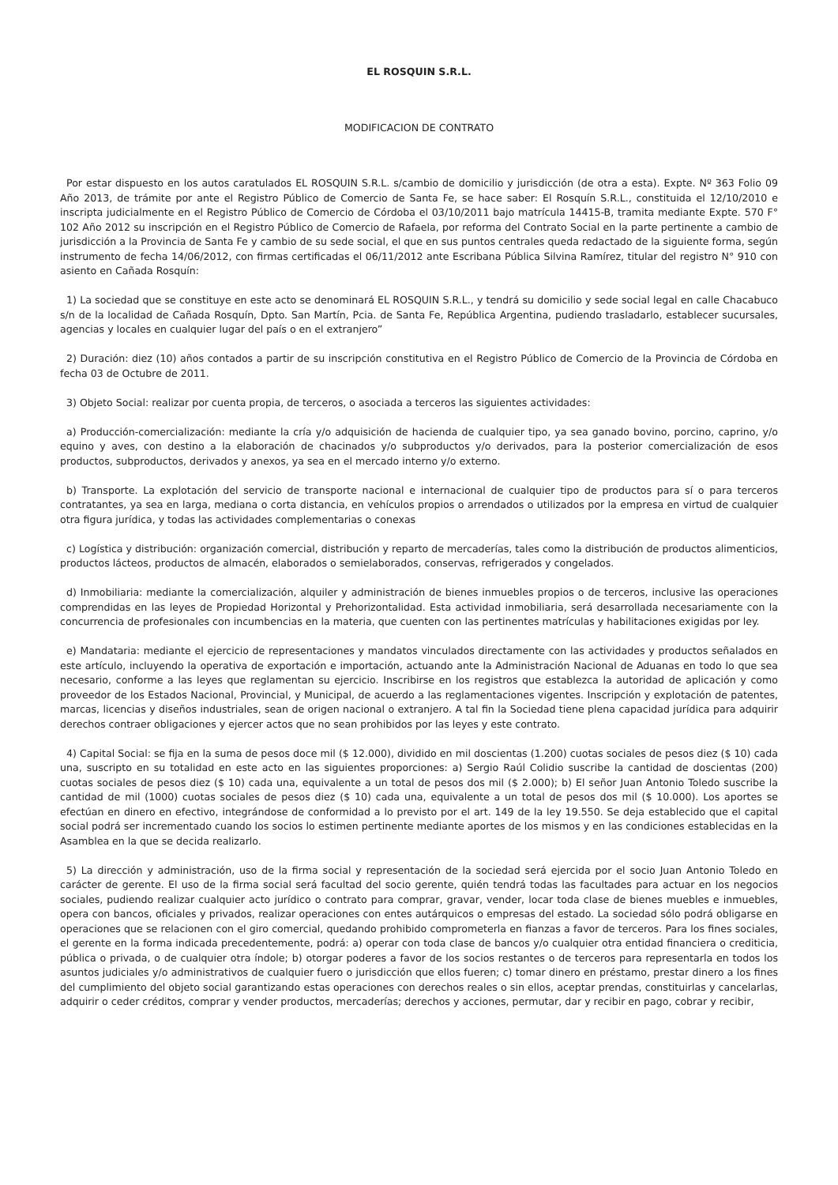EL ROSQUIN S.R.L.
MODIFICACION DE CONTRATO
Por estar dispuesto en los autos caratulados EL ROSQUIN S.R.L. s/cambio de domicilio y jurisdicción (de otra a esta). Expte. Nº 363 Folio 09 Año 2013, de trámite por ante el Registro Público de Comercio de Santa Fe, se hace saber: El Rosquín S.R.L., constituida el 12/10/2010 e inscripta judicialmente en el Registro Público de Comercio de Córdoba el 03/10/2011 bajo matrícula 14415-B, tramita mediante Expte. 570 F° 102 Año 2012 su inscripción en el Registro Público de Comercio de Rafaela, por reforma del Contrato Social en la parte pertinente a cambio de jurisdicción a la Provincia de Santa Fe y cambio de su sede social, el que en sus puntos centrales queda redactado de la siguiente forma, según instrumento de fecha 14/06/2012, con firmas certificadas el 06/11/2012 ante Escribana Pública Silvina Ramírez, titular del registro N° 910 con asiento en Cañada Rosquín:
1) La sociedad que se constituye en este acto se denominará EL ROSQUIN S.R.L., y tendrá su domicilio y sede social legal en calle Chacabuco s/n de la localidad de Cañada Rosquín, Dpto. San Martín, Pcia. de Santa Fe, República Argentina, pudiendo trasladarlo, establecer sucursales, agencias y locales en cualquier lugar del país o en el extranjero”
2) Duración: diez (10) años contados a partir de su inscripción constitutiva en el Registro Público de Comercio de la Provincia de Córdoba en fecha 03 de Octubre de 2011.
3) Objeto Social: realizar por cuenta propia, de terceros, o asociada a terceros las siguientes actividades:
a) Producción-comercialización: mediante la cría y/o adquisición de hacienda de cualquier tipo, ya sea ganado bovino, porcino, caprino, y/o equino y aves, con destino a la elaboración de chacinados y/o subproductos y/o derivados, para la posterior comercialización de esos productos, subproductos, derivados y anexos, ya sea en el mercado interno y/o externo.
b) Transporte. La explotación del servicio de transporte nacional e internacional de cualquier tipo de productos para sí o para terceros contratantes, ya sea en larga, mediana o corta distancia, en vehículos propios o arrendados o utilizados por la empresa en virtud de cualquier otra figura jurídica, y todas las actividades complementarias o conexas
c) Logística y distribución: organización comercial, distribución y reparto de mercaderías, tales como la distribución de productos alimenticios, productos lácteos, productos de almacén, elaborados o semielaborados, conservas, refrigerados y congelados.
d) Inmobiliaria: mediante la comercialización, alquiler y administración de bienes inmuebles propios o de terceros, inclusive las operaciones comprendidas en las leyes de Propiedad Horizontal y Prehorizontalidad. Esta actividad inmobiliaria, será desarrollada necesariamente con la concurrencia de profesionales con incumbencias en la materia, que cuenten con las pertinentes matrículas y habilitaciones exigidas por ley.
e) Mandataria: mediante el ejercicio de representaciones y mandatos vinculados directamente con las actividades y productos señalados en este artículo, incluyendo la operativa de exportación e importación, actuando ante la Administración Nacional de Aduanas en todo lo que sea necesario, conforme a las leyes que reglamentan su ejercicio. Inscribirse en los registros que establezca la autoridad de aplicación y como proveedor de los Estados Nacional, Provincial, y Municipal, de acuerdo a las reglamentaciones vigentes. Inscripción y explotación de patentes, marcas, licencias y diseños industriales, sean de origen nacional o extranjero. A tal fin la Sociedad tiene plena capacidad jurídica para adquirir derechos contraer obligaciones y ejercer actos que no sean prohibidos por las leyes y este contrato.
4) Capital Social: se fija en la suma de pesos doce mil ($ 12.000), dividido en mil doscientas (1.200) cuotas sociales de pesos diez ($ 10) cada una, suscripto en su totalidad en este acto en las siguientes proporciones: a) Sergio Raúl Colidio suscribe la cantidad de doscientas (200) cuotas sociales de pesos diez ($ 10) cada una, equivalente a un total de pesos dos mil ($ 2.000); b) El señor Juan Antonio Toledo suscribe la cantidad de mil (1000) cuotas sociales de pesos diez ($ 10) cada una, equivalente a un total de pesos dos mil ($ 10.000). Los aportes se efectúan en dinero en efectivo, integrándose de conformidad a lo previsto por el art. 149 de la ley 19.550. Se deja establecido que el capital social podrá ser incrementado cuando los socios lo estimen pertinente mediante aportes de los mismos y en las condiciones establecidas en la Asamblea en la que se decida realizarlo.
5) La dirección y administración, uso de la firma social y representación de la sociedad será ejercida por el socio Juan Antonio Toledo en carácter de gerente. El uso de la firma social será facultad del socio gerente, quién tendrá todas las facultades para actuar en los negocios sociales, pudiendo realizar cualquier acto jurídico o contrato para comprar, gravar, vender, locar toda clase de bienes muebles e inmuebles, opera con bancos, oficiales y privados, realizar operaciones con entes autárquicos o empresas del estado. La sociedad sólo podrá obligarse en operaciones que se relacionen con el giro comercial, quedando prohibido comprometerla en fianzas a favor de terceros. Para los fines sociales, el gerente en la forma indicada precedentemente, podrá: a) operar con toda clase de bancos y/o cualquier otra entidad financiera o crediticia, pública o privada, o de cualquier otra índole; b) otorgar poderes a favor de los socios restantes o de terceros para representarla en todos los asuntos judiciales y/o administrativos de cualquier fuero o jurisdicción que ellos fueren; c) tomar dinero en préstamo, prestar dinero a los fines del cumplimiento del objeto social garantizando estas operaciones con derechos reales o sin ellos, aceptar prendas, constituirlas y cancelarlas, adquirir o ceder créditos, comprar y vender productos, mercaderías; derechos y acciones, permutar, dar y recibir en pago, cobrar y recibir,